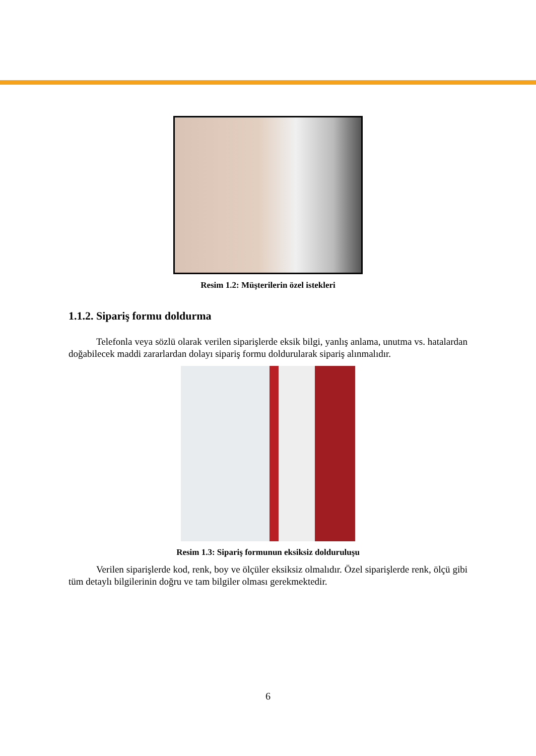Resim 1.2: Müşterilerin özel istekleri
1.1.2. Sipariş formu doldurma
Telefonla veya sözlü olarak verilen siparişlerde eksik bilgi, yanlış anlama, unutma vs. hatalardan doğabilecek maddi zararlardan dolayı sipariş formu doldurularak sipariş alınmalıdır.
Resim 1.3: Sipariş formunun eksiksiz dolduruluşu
Verilen siparişlerde kod, renk, boy ve ölçüler eksiksiz olmalıdır. Özel siparişlerde renk, ölçü gibi tüm detaylı bilgilerinin doğru ve tam bilgiler olması gerekmektedir.
6